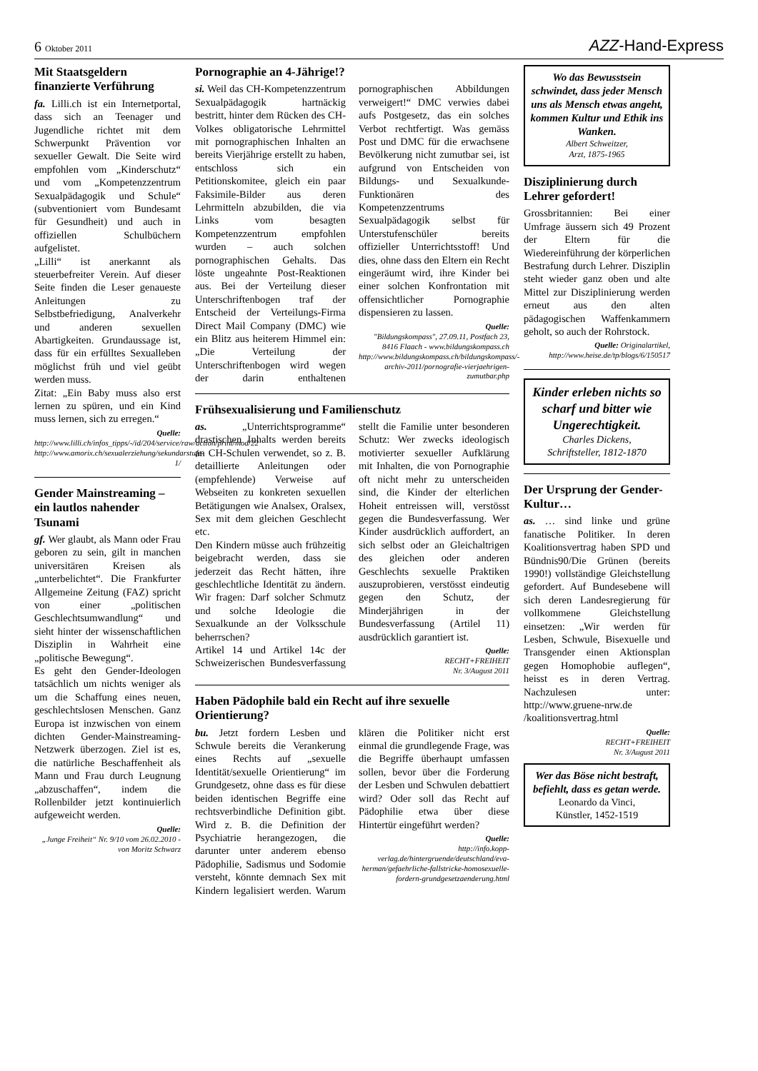6 Oktober 2011
AZZ-Hand-Express
Mit Staatsgeldern finanzierte Verführung
fa. Lilli.ch ist ein Internetportal, dass sich an Teenager und Jugendliche richtet mit dem Schwerpunkt Prävention vor sexueller Gewalt. Die Seite wird empfohlen vom „Kinderschutz“ und vom „Kompetenzzentrum Sexualpädagogik und Schule“ (subventioniert vom Bundesamt für Gesundheit) und auch in offiziellen Schulbüchern aufgelistet.
„Lilli“ ist anerkannt als steuerbefreiter Verein. Auf dieser Seite finden die Leser genaueste Anleitungen zu Selbstbefriedigung, Analverkehr und anderen sexuellen Abartigkeiten. Grundaussage ist, dass für ein erfülltes Sexualleben möglichst früh und viel geübt werden muss.
Zitat: „Ein Baby muss also erst lernen zu spüren, und ein Kind muss lernen, sich zu erregen.“
Quelle:
http://www.lilli.ch/infos_tipps/-/id/204/service/raw/action/print/mod/22
http://www.amorix.ch/sexualerziehung/sekundarstufe-1/
Gender Mainstreaming – ein lautlos nahender Tsunami
gf. Wer glaubt, als Mann oder Frau geboren zu sein, gilt in manchen universitären Kreisen als „unterbelichtet“. Die Frankfurter Allgemeine Zeitung (FAZ) spricht von einer „politischen Geschlechtsumwandlung“ und sieht hinter der wissenschaftlichen Disziplin in Wahrheit eine „politische Bewegung“.
Es geht den Gender-Ideologen tatsächlich um nichts weniger als um die Schaffung eines neuen, geschlechtslosen Menschen. Ganz Europa ist inzwischen von einem dichten Gender-Mainstreaming-Netzwerk überzogen. Ziel ist es, die natürliche Beschaffenheit als Mann und Frau durch Leugnung „abzuschaffen“, indem die Rollenbilder jetzt kontinuierlich aufgeweicht werden.
Quelle:
„Junge Freiheit“ Nr. 9/10 vom 26.02.2010 - von Moritz Schwarz
Pornographie an 4-Jährige!?
si. Weil das CH-Kompetenzzentrum Sexualpädagogik hartnäckig bestritt, hinter dem Rücken des CH-Volkes obligatorische Lehrmittel mit pornographischen Inhalten an bereits Vierjährige erstellt zu haben, entschloss sich ein Petitionskomitee, gleich ein paar Faksimile-Bilder aus deren Lehrmitteln abzubilden, die via Links vom besagten Kompetenzzentrum empfohlen wurden – auch solchen pornographischen Gehalts. Das löste ungeahnte Post-Reaktionen aus. Bei der Verteilung dieser Unterschriftenbogen traf der Entscheid der Verteilungs-Firma Direct Mail Company (DMC) wie ein Blitz aus heiterem Himmel ein: „Die Verteilung der Unterschriftenbogen wird wegen der darin enthaltenen pornographischen Abbildungen verweigert!“ DMC verwies dabei aufs Postgesetz, das ein solches Verbot rechtfertigt. Was gemäss Post und DMC für die erwachsene Bevölkerung nicht zumutbar sei, ist aufgrund von Entscheiden von Bildungs- und Sexualkunde-Funktionären des Kompetenzzentrums Sexualpädagogik selbst für Unterstufenschüler bereits offizieller Unterrichtsstoff! Und dies, ohne dass den Eltern ein Recht eingeräumt wird, ihre Kinder bei einer solchen Konfrontation mit offensichtlicher Pornographie dispensieren zu lassen.
Quelle:
"Bildungskompass", 27.09.11, Postfach 23, 8416 Flaach - www.bildungskompass.ch
http://www.bildungskompass.ch/bildungskompass/-archiv-2011/pornografie-vierjaehrigen-zumutbar.php
Frühsexualisierung und Familienschutz
as. „Unterrichtsprogramme“ drastischen Inhalts werden bereits an CH-Schulen verwendet, so z. B. detaillierte Anleitungen oder (empfehlende) Verweise auf Webseiten zu konkreten sexuellen Betätigungen wie Analsex, Oralsex, Sex mit dem gleichen Geschlecht etc.
Den Kindern müsse auch frühzeitig beigebracht werden, dass sie jederzeit das Recht hätten, ihre geschlechtliche Identität zu ändern. Wir fragen: Darf solcher Schmutz und solche Ideologie die Sexualkunde an der Volksschule beherrschen?
Artikel 14 und Artikel 14c der Schweizerischen Bundesverfassung stellt die Familie unter besonderen Schutz: Wer zwecks ideologisch motivierter sexueller Aufklärung mit Inhalten, die von Pornographie oft nicht mehr zu unterscheiden sind, die Kinder der elterlichen Hoheit entreissen will, verstösst gegen die Bundesverfassung. Wer Kinder ausdrücklich auffordert, an sich selbst oder an Gleichaltrigen des gleichen oder anderen Geschlechts sexuelle Praktiken auszuprobieren, verstösst eindeutig gegen den Schutz, der Minderjährigen in der Bundesverfassung (Artilel 11) ausdrücklich garantiert ist.
Quelle:
RECHT+FREIHEIT
Nr. 3/August 2011
Haben Pädophile bald ein Recht auf ihre sexuelle Orientierung?
bu. Jetzt fordern Lesben und Schwule bereits die Verankerung eines Rechts auf „sexuelle Identität/sexuelle Orientierung“ im Grundgesetz, ohne dass es für diese beiden identischen Begriffe eine rechtsverbindliche Definition gibt. Wird z. B. die Definition der Psychiatrie herangezogen, die darunter unter anderem ebenso Pädophilie, Sadismus und Sodomie versteht, könnte demnach Sex mit Kindern legalisiert werden. Warum klären die Politiker nicht erst einmal die grundlegende Frage, was die Begriffe überhaupt umfassen sollen, bevor über die Forderung der Lesben und Schwulen debattiert wird? Oder soll das Recht auf Pädophilie etwa über diese Hintertür eingeführt werden?
Quelle:
http://info.kopp-verlag.de/hintergruende/deutschland/eva-herman/gefaehrliche-fallstricke-homosexuelle-fordern-grundgesetzaenderung.html
Wo das Bewusstsein schwindet, dass jeder Mensch uns als Mensch etwas angeht, kommen Kultur und Ethik ins Wanken.
Albert Schweitzer,
Arzt, 1875-1965
Disziplinierung durch Lehrer gefordert!
Grossbritannien: Bei einer Umfrage äussern sich 49 Prozent der Eltern für die Wiedereinführung der körperlichen Bestrafung durch Lehrer. Disziplin steht wieder ganz oben und alte Mittel zur Disziplinierung werden erneut aus den alten pädagogischen Waffenkammern geholt, so auch der Rohrstock.
Quelle: Originalartikel,
http://www.heise.de/tp/blogs/6/150517
Kinder erleben nichts so scharf und bitter wie Ungerechtigkeit.
Charles Dickens,
Schriftsteller, 1812-1870
Der Ursprung der Gender-Kultur…
as. … sind linke und grüne fanatische Politiker. In deren Koalitionsvertrag haben SPD und Bündnis90/Die Grünen (bereits 1990!) vollständige Gleichstellung gefordert. Auf Bundesebene will sich deren Landesregierung für vollkommene Gleichstellung einsetzen: „Wir werden für Lesben, Schwule, Bisexuelle und Transgender einen Aktionsplan gegen Homophobie auflegen“, heisst es in deren Vertrag. Nachzulesen unter: http://www.gruene-nrw.de /koalitionsvertrag.html
Quelle:
RECHT+FREIHEIT
Nr. 3/August 2011
Wer das Böse nicht bestraft, befiehlt, dass es getan werde.
Leonardo da Vinci,
Künstler, 1452-1519